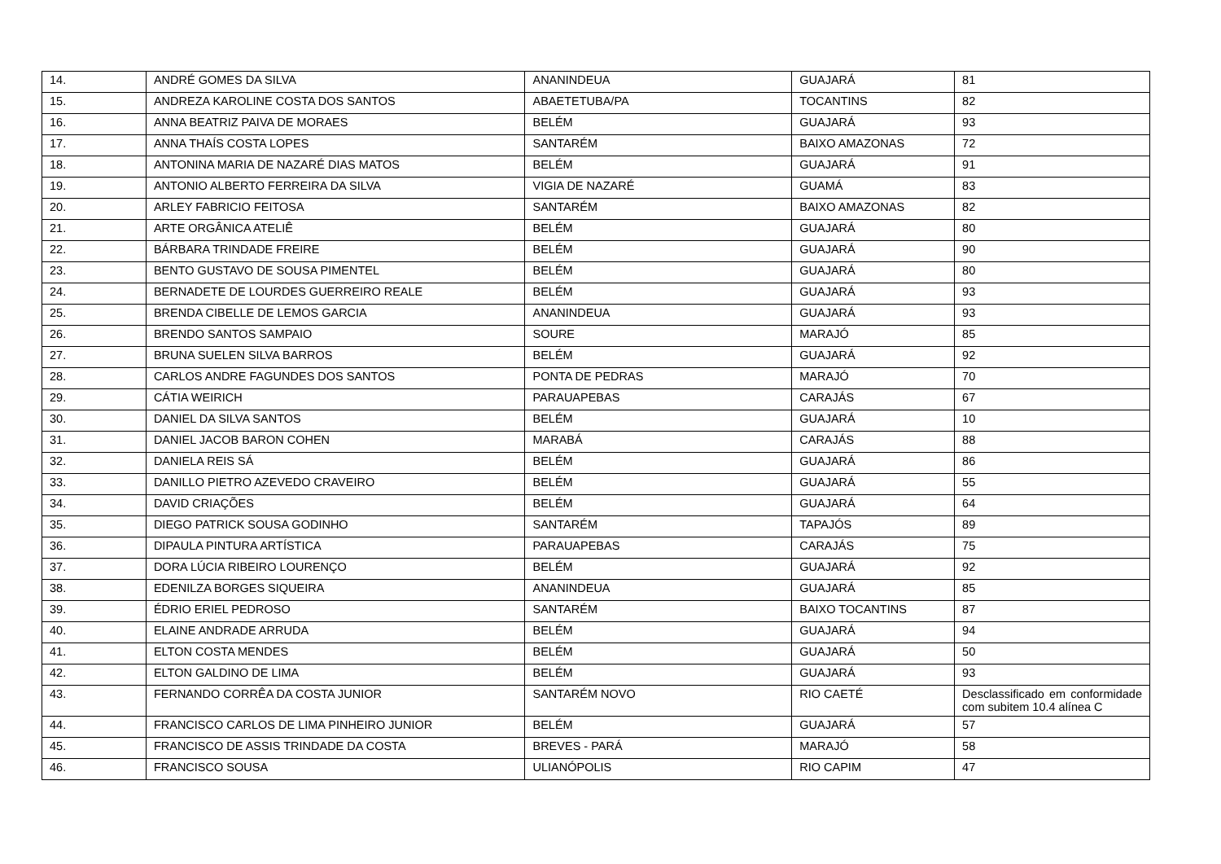| 14. | ANDRÉ GOMES DA SILVA | ANANINDEUA | GUAJARÁ | 81 |
| 15. | ANDREZA KAROLINE COSTA DOS SANTOS | ABAETETUBA/PA | TOCANTINS | 82 |
| 16. | ANNA BEATRIZ PAIVA DE MORAES | BELÉM | GUAJARÁ | 93 |
| 17. | ANNA THAÍS COSTA LOPES | SANTARÉM | BAIXO AMAZONAS | 72 |
| 18. | ANTONINA MARIA DE NAZARÉ DIAS MATOS | BELÉM | GUAJARÁ | 91 |
| 19. | ANTONIO ALBERTO FERREIRA DA SILVA | VIGIA DE NAZARÉ | GUAMÁ | 83 |
| 20. | ARLEY FABRICIO FEITOSA | SANTARÉM | BAIXO AMAZONAS | 82 |
| 21. | ARTE ORGÂNICA ATELIÊ | BELÉM | GUAJARÁ | 80 |
| 22. | BÁRBARA TRINDADE FREIRE | BELÉM | GUAJARÁ | 90 |
| 23. | BENTO GUSTAVO DE SOUSA PIMENTEL | BELÉM | GUAJARÁ | 80 |
| 24. | BERNADETE DE LOURDES GUERREIRO REALE | BELÉM | GUAJARÁ | 93 |
| 25. | BRENDA CIBELLE DE LEMOS GARCIA | ANANINDEUA | GUAJARÁ | 93 |
| 26. | BRENDO SANTOS SAMPAIO | SOURE | MARAJÓ | 85 |
| 27. | BRUNA SUELEN SILVA BARROS | BELÉM | GUAJARÁ | 92 |
| 28. | CARLOS ANDRE FAGUNDES DOS SANTOS | PONTA DE PEDRAS | MARAJÓ | 70 |
| 29. | CÁTIA WEIRICH | PARAUAPEBAS | CARAJÁS | 67 |
| 30. | DANIEL DA SILVA SANTOS | BELÉM | GUAJARÁ | 10 |
| 31. | DANIEL JACOB BARON COHEN | MARABÁ | CARAJÁS | 88 |
| 32. | DANIELA REIS SÁ | BELÉM | GUAJARÁ | 86 |
| 33. | DANILLO PIETRO AZEVEDO CRAVEIRO | BELÉM | GUAJARÁ | 55 |
| 34. | DAVID CRIAÇÕES | BELÉM | GUAJARÁ | 64 |
| 35. | DIEGO PATRICK SOUSA GODINHO | SANTARÉM | TAPAJÓS | 89 |
| 36. | DIPAULA PINTURA ARTÍSTICA | PARAUAPEBAS | CARAJÁS | 75 |
| 37. | DORA LÚCIA RIBEIRO LOURENÇO | BELÉM | GUAJARÁ | 92 |
| 38. | EDENILZA BORGES SIQUEIRA | ANANINDEUA | GUAJARÁ | 85 |
| 39. | ÉDRIO ERIEL PEDROSO | SANTARÉM | BAIXO TOCANTINS | 87 |
| 40. | ELAINE ANDRADE ARRUDA | BELÉM | GUAJARÁ | 94 |
| 41. | ELTON COSTA MENDES | BELÉM | GUAJARÁ | 50 |
| 42. | ELTON GALDINO DE LIMA | BELÉM | GUAJARÁ | 93 |
| 43. | FERNANDO CORRÊA DA COSTA JUNIOR | SANTARÉM NOVO | RIO CAETÉ | Desclassificado em conformidade com subitem 10.4 alínea C |
| 44. | FRANCISCO CARLOS DE LIMA PINHEIRO JUNIOR | BELÉM | GUAJARÁ | 57 |
| 45. | FRANCISCO DE ASSIS TRINDADE DA COSTA | BREVES - PARÁ | MARAJÓ | 58 |
| 46. | FRANCISCO SOUSA | ULIANÓPOLIS | RIO CAPIM | 47 |